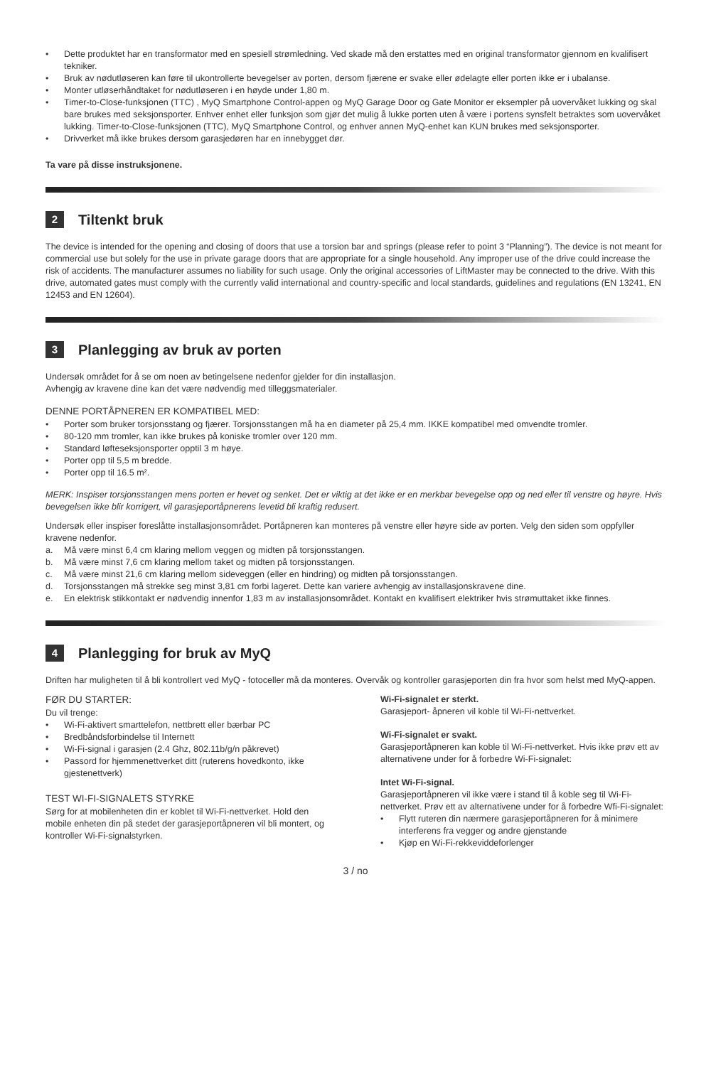• Dette produktet har en transformator med en spesiell strømledning. Ved skade må den erstattes med en original transformator gjennom en kvalifisert tekniker.
• Bruk av nødutløseren kan føre til ukontrollerte bevegelser av porten, dersom fjærene er svake eller ødelagte eller porten ikke er i ubalanse.
• Monter utløserhåndtaket for nødutløseren i en høyde under 1,80 m.
• Timer-to-Close-funksjonen (TTC) , MyQ Smartphone Control-appen og MyQ Garage Door og Gate Monitor er eksempler på uovervåket lukking og skal bare brukes med seksjonsporter. Enhver enhet eller funksjon som gjør det mulig å lukke porten uten å være i portens synsfelt betraktes som uovervåket lukking. Timer-to-Close-funksjonen (TTC), MyQ Smartphone Control, og enhver annen MyQ-enhet kan KUN brukes med seksjonsporter.
• Drivverket må ikke brukes dersom garasjedøren har en innebygget dør.
Ta vare på disse instruksjonene.
2 Tiltenkt bruk
The device is intended for the opening and closing of doors that use a torsion bar and springs (please refer to point 3 “Planning”). The device is not meant for commercial use but solely for the use in private garage doors that are appropriate for a single household. Any improper use of the drive could increase the risk of accidents. The manufacturer assumes no liability for such usage. Only the original accessories of LiftMaster may be connected to the drive. With this drive, automated gates must comply with the currently valid international and country-specific and local standards, guidelines and regulations (EN 13241, EN 12453 and EN 12604).
3 Planlegging av bruk av porten
Undersøk området for å se om noen av betingelsene nedenfor gjelder for din installasjon.
Avhengig av kravene dine kan det være nødvendig med tilleggsmaterialer.
DENNE PORTÅPNEREN ER KOMPATIBEL MED:
• Porter som bruker torsjonsstang og fjærer. Torsjonsstangen må ha en diameter på 25,4 mm. IKKE kompatibel med omvendte tromler.
• 80-120 mm tromler, kan ikke brukes på koniske tromler over 120 mm.
• Standard løfteseksjonsporter opptil 3 m høye.
• Porter opp til 5,5 m bredde.
• Porter opp til 16.5 m².
MERK: Inspiser torsjonsstangen mens porten er hevet og senket. Det er viktig at det ikke er en merkbar bevegelse opp og ned eller til venstre og høyre. Hvis bevegelsen ikke blir korrigert, vil garasjeportåpnerens levetid bli kraftig redusert.
Undersøk eller inspiser foreslåtte installasjonsområdet. Portåpneren kan monteres på venstre eller høyre side av porten. Velg den siden som oppfyller kravene nedenfor.
a. Må være minst 6,4 cm klaring mellom veggen og midten på torsjonsstangen.
b. Må være minst 7,6 cm klaring mellom taket og midten på torsjonsstangen.
c. Må være minst 21,6 cm klaring mellom sideveggen (eller en hindring) og midten på torsjonsstangen.
d. Torsjonsstangen må strekke seg minst 3,81 cm forbi lageret. Dette kan variere avhengig av installasjonskravene dine.
e. En elektrisk stikkontakt er nødvendig innenfor 1,83 m av installasjonsområdet. Kontakt en kvalifisert elektriker hvis strømuttaket ikke finnes.
4 Planlegging for bruk av MyQ
Driften har muligheten til å bli kontrollert ved MyQ - fotoceller må da monteres. Overvåk og kontroller garasjeporten din fra hvor som helst med MyQ-appen.
FØR DU STARTER:
Du vil trenge:
• Wi-Fi-aktivert smarttelefon, nettbrett eller bærbar PC
• Bredbåndsforbindelse til Internett
• Wi-Fi-signal i garasjen (2.4 Ghz, 802.11b/g/n påkrevet)
• Passord for hjemmenettverket ditt (ruterens hovedkonto, ikke gjestenettverk)
TEST WI-FI-SIGNALETS STYRKE
Sørg for at mobilenheten din er koblet til Wi-Fi-nettverket. Hold den mobile enheten din på stedet der garasjeportåpneren vil bli montert, og kontroller Wi-Fi-signalstyrken.
Wi-Fi-signalet er sterkt.
Garasjeport- åpneren vil koble til Wi-Fi-nettverket.
Wi-Fi-signalet er svakt.
Garasjeportåpneren kan koble til Wi-Fi-nettverket. Hvis ikke prøv ett av alternativene under for å forbedre Wi-Fi-signalet:
Intet Wi-Fi-signal.
Garasjeportåpneren vil ikke være i stand til å koble seg til Wi-Fi-nettverket. Prøv ett av alternativene under for å forbedre Wfi-Fi-signalet:
• Flytt ruteren din nærmere garasjeportåpneren for å minimere interferens fra vegger og andre gjenstande
• Kjøp en Wi-Fi-rekkeviddeforlenger
3 / no